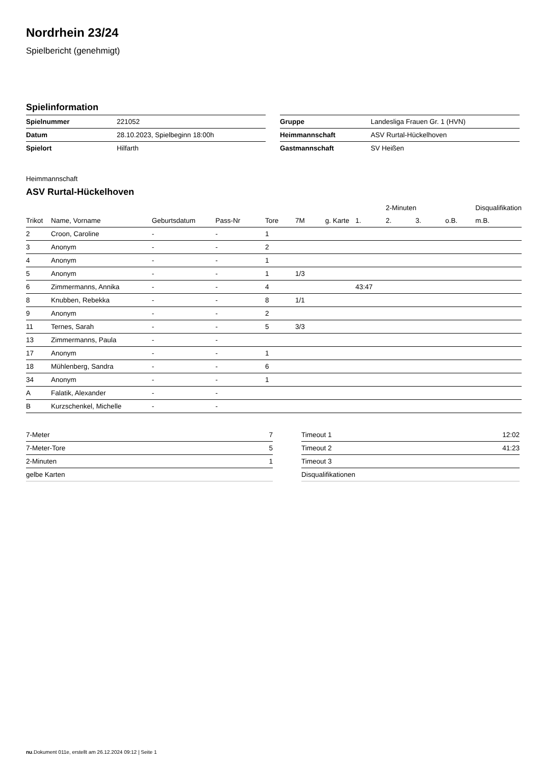Nordrhein 23/24
Spielbericht (genehmigt)
Spielinformation
| Spielnummer | 221052 |
| Datum | 28.10.2023, Spielbeginn 18:00h |
| Spielort | Hilfarth |
| Gruppe | Landesliga Frauen Gr. 1 (HVN) |
| Heimmannschaft | ASV Rurtal-Hückelhoven |
| Gastmannschaft | SV Heißen |
Heimmannschaft
ASV Rurtal-Hückelhoven
| | | | | | | | | 2-Minuten | | | Disqualifikation |
| --- | --- | --- | --- | --- | --- | --- | --- | --- | --- | --- | --- |
| Trikot | Name, Vorname | Geburtsdatum | Pass-Nr | Tore | 7M | g. Karte | 1. | 2. | 3. | o.B. | m.B. |
| 2 | Croon, Caroline | - | - | 1 | | | | | | | |
| 3 | Anonym | - | - | 2 | | | | | | | |
| 4 | Anonym | - | - | 1 | | | | | | | |
| 5 | Anonym | - | - | 1 | 1/3 | | | | | | |
| 6 | Zimmermanns, Annika | - | - | 4 | | | 43:47 | | | | |
| 8 | Knubben, Rebekka | - | - | 8 | 1/1 | | | | | | |
| 9 | Anonym | - | - | 2 | | | | | | | |
| 11 | Ternes, Sarah | - | - | 5 | 3/3 | | | | | | |
| 13 | Zimmermanns, Paula | - | - | | | | | | | | |
| 17 | Anonym | - | - | 1 | | | | | | | |
| 18 | Mühlenberg, Sandra | - | - | 6 | | | | | | | |
| 34 | Anonym | - | - | 1 | | | | | | | |
| A | Falatik, Alexander | - | - | | | | | | | | |
| B | Kurzschenkel, Michelle | - | - | | | | | | | | |
| 7-Meter | 7 |
| 7-Meter-Tore | 5 |
| 2-Minuten | 1 |
| gelbe Karten | |
| Timeout 1 | 12:02 |
| Timeout 2 | 41:23 |
| Timeout 3 | |
| Disqualifikationen | |
nu.Dokument 011e, erstellt am 26.12.2024 09:12 | Seite 1